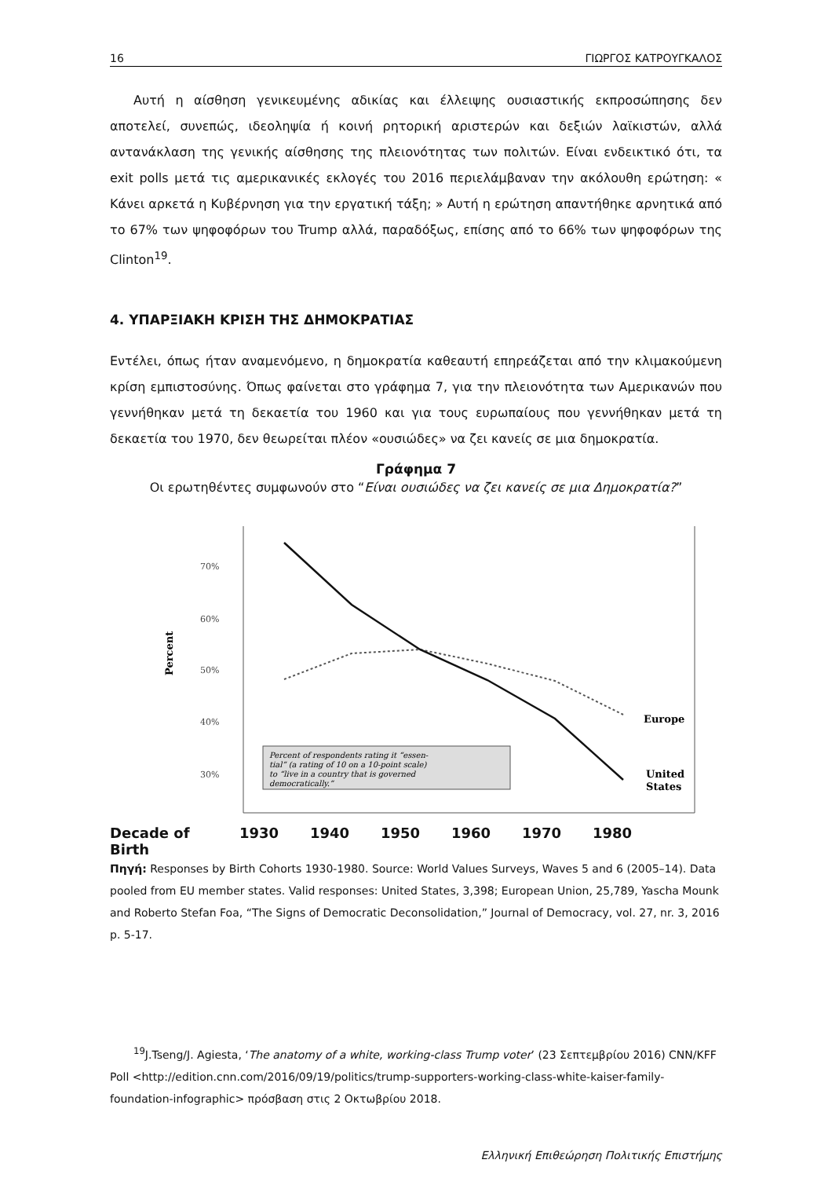16 ΓΙΩΡΓΟΣ ΚΑΤΡΟΥΓΚΑΛΟΣ
Αυτή η αίσθηση γενικευμένης αδικίας και έλλειψης ουσιαστικής εκπροσώπησης δεν αποτελεί, συνεπώς, ιδεοληψία ή κοινή ρητορική αριστερών και δεξιών λαϊκιστών, αλλά αντανάκλαση της γενικής αίσθησης της πλειονότητας των πολιτών. Είναι ενδεικτικό ότι, τα exit polls μετά τις αμερικανικές εκλογές του 2016 περιελάμβαναν την ακόλουθη ερώτηση: « Κάνει αρκετά η Κυβέρνηση για την εργατική τάξη; » Αυτή η ερώτηση απαντήθηκε αρνητικά από το 67% των ψηφοφόρων του Trump αλλά, παραδόξως, επίσης από το 66% των ψηφοφόρων της Clinton<sup>19</sup>.
4. ΥΠΑΡΞΙΑΚΗ ΚΡΙΣΗ ΤΗΣ ΔΗΜΟΚΡΑΤΙΑΣ
Εντέλει, όπως ήταν αναμενόμενο, η δημοκρατία καθεαυτή επηρεάζεται από την κλιμακούμενη κρίση εμπιστοσύνης. Όπως φαίνεται στο γράφημα 7, για την πλειονότητα των Αμερικανών που γεννήθηκαν μετά τη δεκαετία του 1960 και για τους ευρωπαίους που γεννήθηκαν μετά τη δεκαετία του 1970, δεν θεωρείται πλέον «ουσιώδες» να ζει κανείς σε μια δημοκρατία.
Γράφημα 7
Οι ερωτηθέντες συμφωνούν στο “Είναι ουσιώδες να ζει κανείς σε μια Δημοκρατία?”
70%
60%
50%
40%
30%
Percent
Europe
United
States
Percent of respondents rating it “essen-
tial” (a rating of 10 on a 10-point scale)
to “live in a country that is governed
democratically.”
Decade of Birth 1930 1940 1950 1960 1970 1980
Πηγή: Responses by Birth Cohorts 1930-1980. Source: World Values Surveys, Waves 5 and 6 (2005–14). Data pooled from EU member states. Valid responses: United States, 3,398; European Union, 25,789, Yascha Mounk and Roberto Stefan Foa, “The Signs of Democratic Deconsolidation,” Journal of Democracy, vol. 27, nr. 3, 2016 p. 5-17.
<sup>19</sup> J.Tseng/J. Agiesta, ‘The anatomy of a white, working-class Trump voter’ (23 Σεπτεμβρίου 2016) CNN/KFF Poll <http://edition.cnn.com/2016/09/19/politics/trump-supporters-working-class-white-kaiser-family-foundation-infographic> πρόσβαση στις 2 Οκτωβρίου 2018.
Ελληνική Επιθεώρηση Πολιτικής Επιστήμης